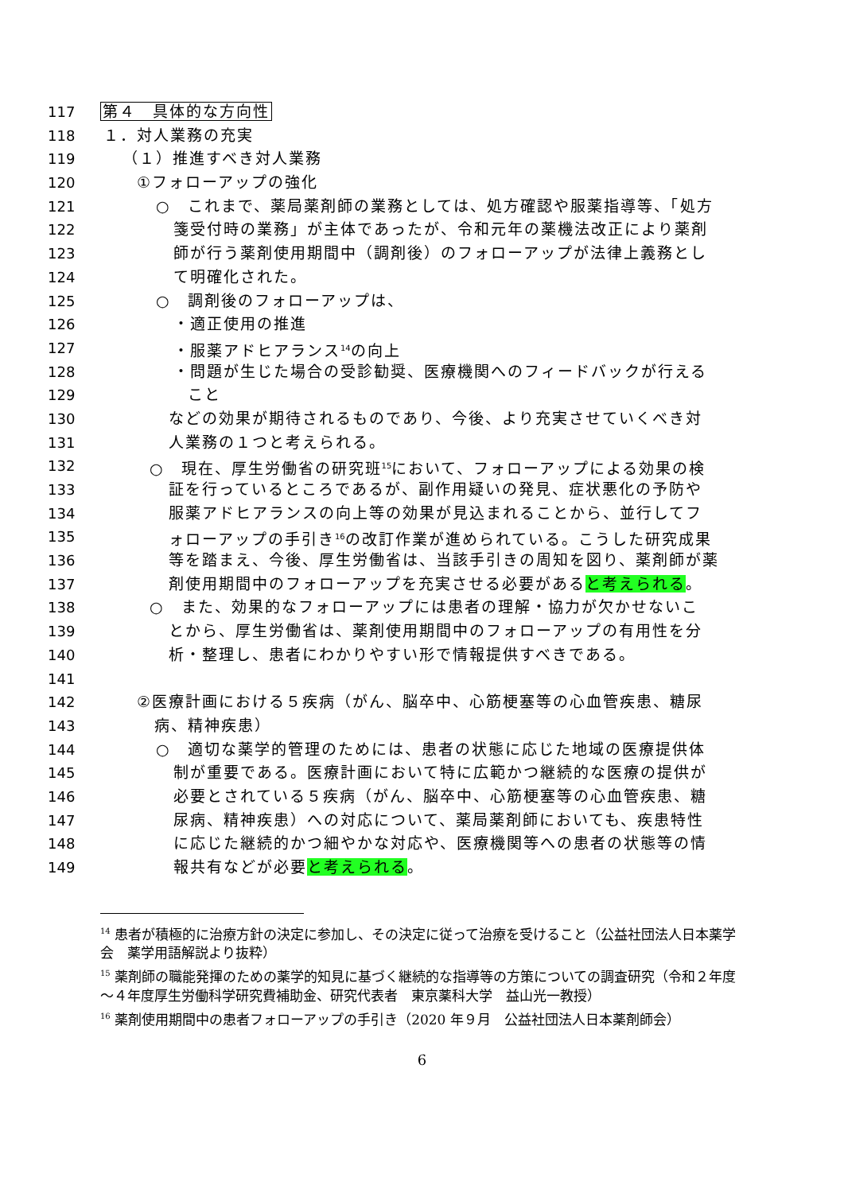117 第４　具体的な方向性
118 １．対人業務の充実
119 （１）推進すべき対人業務
120 ①フォローアップの強化
121 ○　これまで、薬局薬剤師の業務としては、処方確認や服薬指導等、「処方
122 箋受付時の業務」が主体であったが、令和元年の薬機法改正により薬剤
123 師が行う薬剤使用期間中（調剤後）のフォローアップが法律上義務とし
124 て明確化された。
125 ○　調剤後のフォローアップは、
126 ・適正使用の推進
127 ・服薬アドヒアランス<sup>14</sup>の向上
128 ・問題が生じた場合の受診勧奨、医療機関へのフィードバックが行える
129 こと
130 などの効果が期待されるものであり、今後、より充実させていくべき対
131 人業務の１つと考えられる。
132 ○　現在、厚生労働省の研究班<sup>15</sup>において、フォローアップによる効果の検
133 証を行っているところであるが、副作用疑いの発見、症状悪化の予防や
134 服薬アドヒアランスの向上等の効果が見込まれることから、並行してフ
135 ォローアップの手引き<sup>16</sup>の改訂作業が進められている。こうした研究成果
136 等を踏まえ、今後、厚生労働省は、当該手引きの周知を図り、薬剤師が薬
137 剤使用期間中のフォローアップを充実させる必要があると考えられる。
138 ○　また、効果的なフォローアップには患者の理解・協力が欠かせないこ
139 とから、厚生労働省は、薬剤使用期間中のフォローアップの有用性を分
140 析・整理し、患者にわかりやすい形で情報提供すべきである。
141
142 ②医療計画における５疾病（がん、脳卒中、心筋梗塞等の心血管疾患、糖尿
143 病、精神疾患）
144 ○　適切な薬学的管理のためには、患者の状態に応じた地域の医療提供体
145 制が重要である。医療計画において特に広範かつ継続的な医療の提供が
146 必要とされている５疾病（がん、脳卒中、心筋梗塞等の心血管疾患、糖
147 尿病、精神疾患）への対応について、薬局薬剤師においても、疾患特性
148 に応じた継続的かつ細やかな対応や、医療機関等への患者の状態等の情
149 報共有などが必要と考えられる。
<sup>14</sup> 患者が積極的に治療方針の決定に参加し、その決定に従って治療を受けること（公益社団法人日本薬学会　薬学用語解説より抜粋）
<sup>15</sup> 薬剤師の職能発揮のための薬学的知見に基づく継続的な指導等の方策についての調査研究（令和２年度～４年度厚生労働科学研究費補助金、研究代表者　東京薬科大学　益山光一教授）
<sup>16</sup> 薬剤使用期間中の患者フォローアップの手引き（2020 年９月　公益社団法人日本薬剤師会）
6